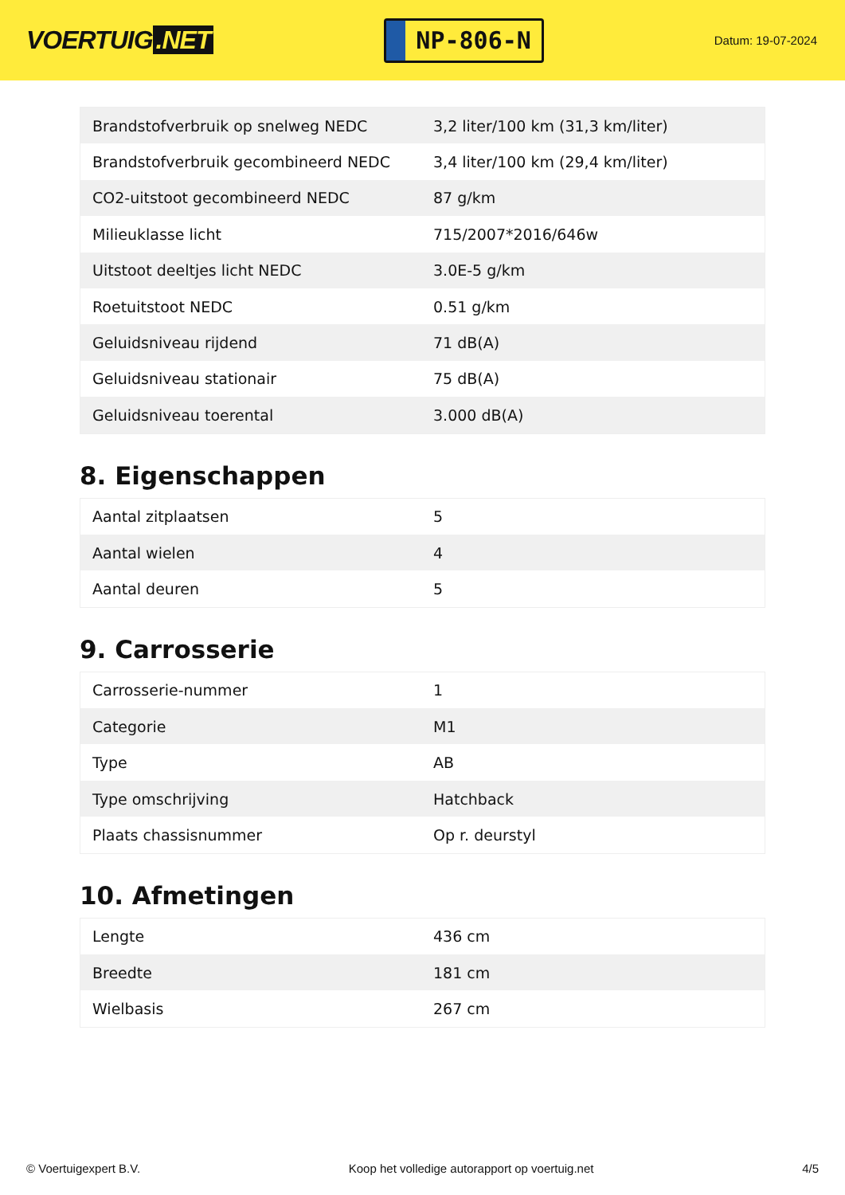VOERTUIG.NET
NP-806-N
Datum: 19-07-2024
| Brandstofverbruik op snelweg NEDC | 3,2 liter/100 km (31,3 km/liter) |
| Brandstofverbruik gecombineerd NEDC | 3,4 liter/100 km (29,4 km/liter) |
| CO2-uitstoot gecombineerd NEDC | 87 g/km |
| Milieuklasse licht | 715/2007*2016/646w |
| Uitstoot deeltjes licht NEDC | 3.0E-5 g/km |
| Roetuitstoot NEDC | 0.51 g/km |
| Geluidsniveau rijdend | 71 dB(A) |
| Geluidsniveau stationair | 75 dB(A) |
| Geluidsniveau toerental | 3.000 dB(A) |
8. Eigenschappen
| Aantal zitplaatsen | 5 |
| Aantal wielen | 4 |
| Aantal deuren | 5 |
9. Carrosserie
| Carrosserie-nummer | 1 |
| Categorie | M1 |
| Type | AB |
| Type omschrijving | Hatchback |
| Plaats chassisnummer | Op r. deurstyl |
10. Afmetingen
| Lengte | 436 cm |
| Breedte | 181 cm |
| Wielbasis | 267 cm |
© Voertuigexpert B.V. Koop het volledige autorapport op voertuig.net 4/5